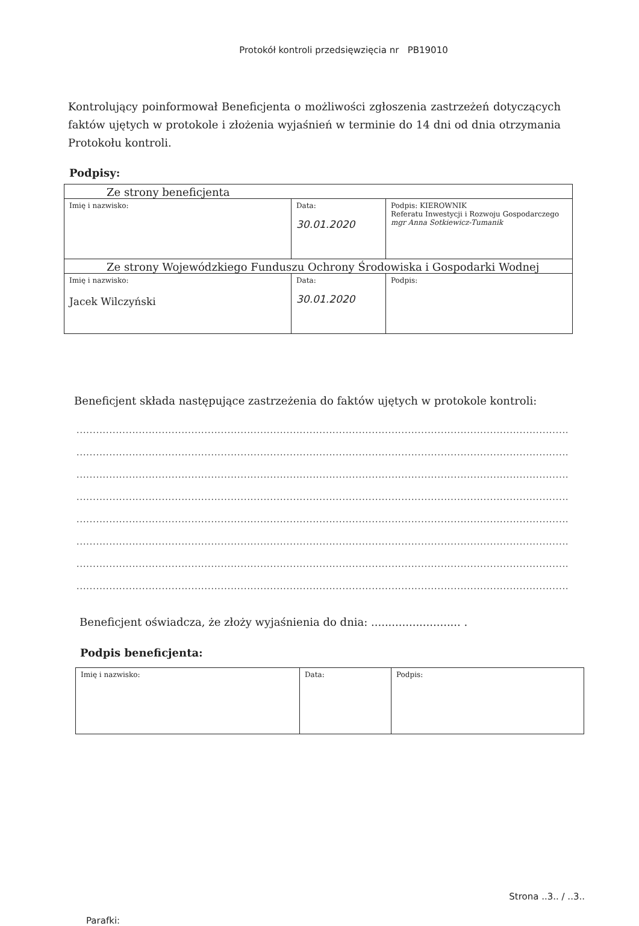Protokół kontroli przedsięwzięcia nr PB19010
Kontrolujący poinformował Beneficjenta o możliwości zgłoszenia zastrzeżeń dotyczących faktów ujętych w protokole i złożenia wyjaśnień w terminie do 14 dni od dnia otrzymania Protokołu kontroli.
Podpisy:
| Ze strony beneficjenta | | |
| Imię i nazwisko: | Data: 30.01.2020 | Podpis: KIEROWNIK Referatu Inwestycji i Rozwoju Gospodarczego mgr Anna Sotkiewicz-Tumanik |
| Ze strony Wojewódzkiego Funduszu Ochrony Środowiska i Gospodarki Wodnej | | |
| Imię i nazwisko: Jacek Wilczyński | Data: 30.01.2020 | Podpis: |
Beneficjent składa następujące zastrzeżenia do faktów ujętych w protokole kontroli:
......................................................................................................................................................
......................................................................................................................................................
......................................................................................................................................................
......................................................................................................................................................
......................................................................................................................................................
......................................................................................................................................................
......................................................................................................................................................
......................................................................................................................................................
Beneficjent oświadcza, że złoży wyjaśnienia do dnia: .......................... .
Podpis beneficjenta:
| Imię i nazwisko: | Data: | Podpis: |
Parafki: Strona ..3.. / ..3..